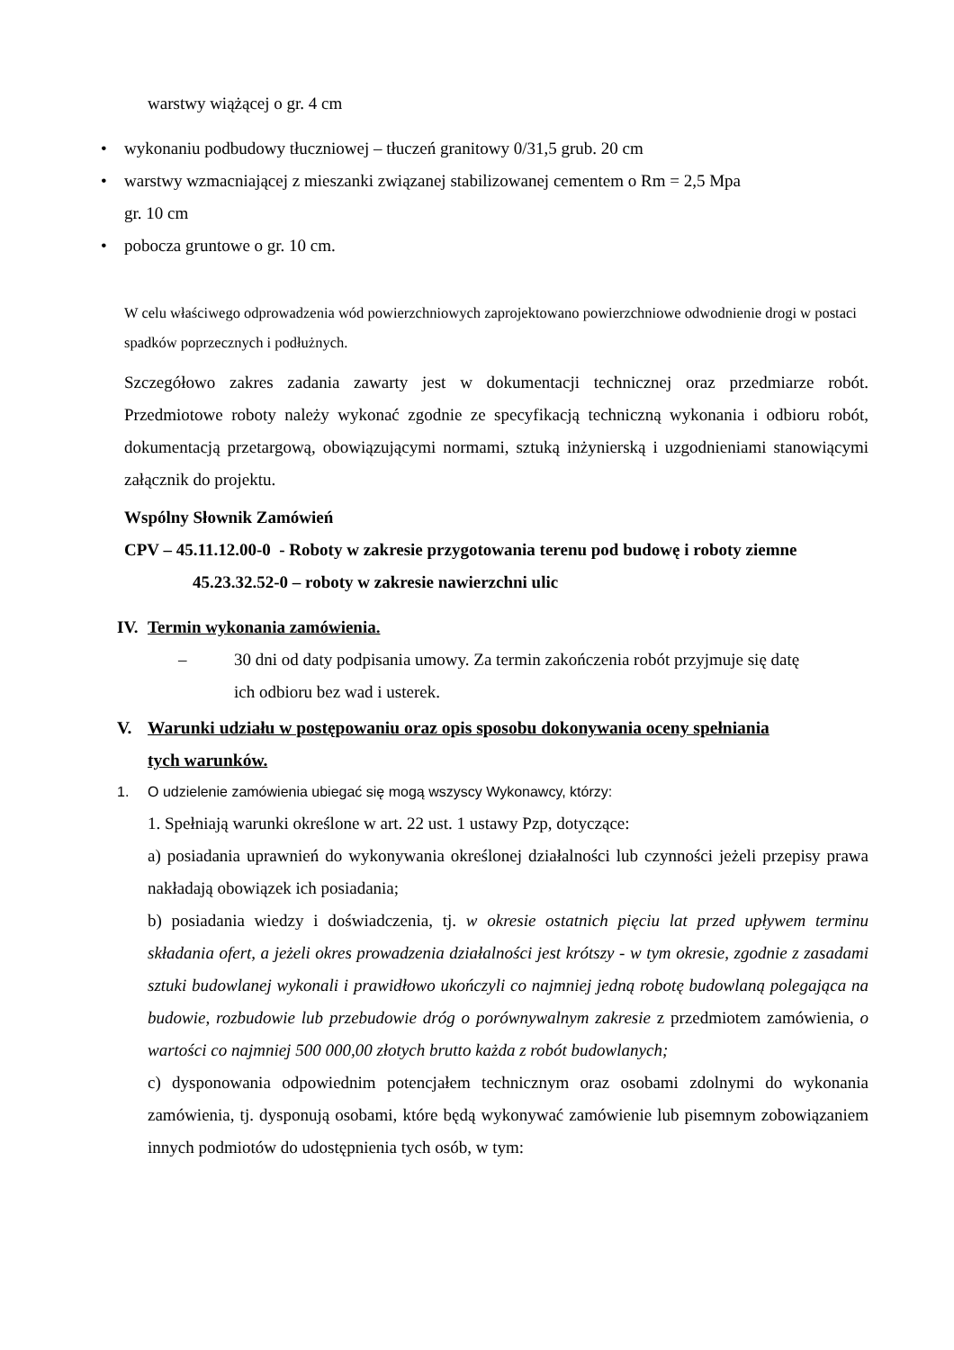warstwy wiążącej o gr. 4 cm
• wykonaniu podbudowy tłuczniowej – tłuczeń granitowy 0/31,5 grub. 20 cm
• warstwy wzmacniającej z mieszanki związanej stabilizowanej cementem o Rm = 2,5 Mpa
gr. 10 cm
• pobocza gruntowe o gr. 10 cm.
W celu właściwego odprowadzenia wód powierzchniowych zaprojektowano powierzchniowe odwodnienie drogi w postaci spadków poprzecznych i podłużnych.
Szczegółowo zakres zadania zawarty jest w dokumentacji technicznej oraz przedmiarze robót. Przedmiotowe roboty należy wykonać zgodnie ze specyfikacją techniczną wykonania i odbioru robót, dokumentacją przetargową, obowiązującymi normami, sztuką inżynierską i uzgodnieniami stanowiącymi załącznik do projektu.
Wspólny Słownik Zamówień
CPV – 45.11.12.00-0 - Roboty w zakresie przygotowania terenu pod budowę i roboty ziemne
45.23.32.52-0 – roboty w zakresie nawierzchni ulic
IV. Termin wykonania zamówienia.
– 30 dni od daty podpisania umowy. Za termin zakończenia robót przyjmuje się datę
ich odbioru bez wad i usterek.
V. Warunki udziału w postępowaniu oraz opis sposobu dokonywania oceny spełniania
tych warunków.
1. O udzielenie zamówienia ubiegać się mogą wszyscy Wykonawcy, którzy:
1. Spełniają warunki określone w art. 22 ust. 1 ustawy Pzp, dotyczące:
a) posiadania uprawnień do wykonywania określonej działalności lub czynności jeżeli przepisy prawa nakładają obowiązek ich posiadania;
b) posiadania wiedzy i doświadczenia, tj. w okresie ostatnich pięciu lat przed upływem terminu składania ofert, a jeżeli okres prowadzenia działalności jest krótszy - w tym okresie, zgodnie z zasadami sztuki budowlanej wykonali i prawidłowo ukończyli co najmniej jedną robotę budowlaną polegająca na budowie, rozbudowie lub przebudowie dróg o porównywalnym zakresie z przedmiotem zamówienia, o wartości co najmniej 500 000,00 złotych brutto każda z robót budowlanych;
c) dysponowania odpowiednim potencjałem technicznym oraz osobami zdolnymi do wykonania zamówienia, tj. dysponują osobami, które będą wykonywać zamówienie lub pisemnym zobowiązaniem innych podmiotów do udostępnienia tych osób, w tym: